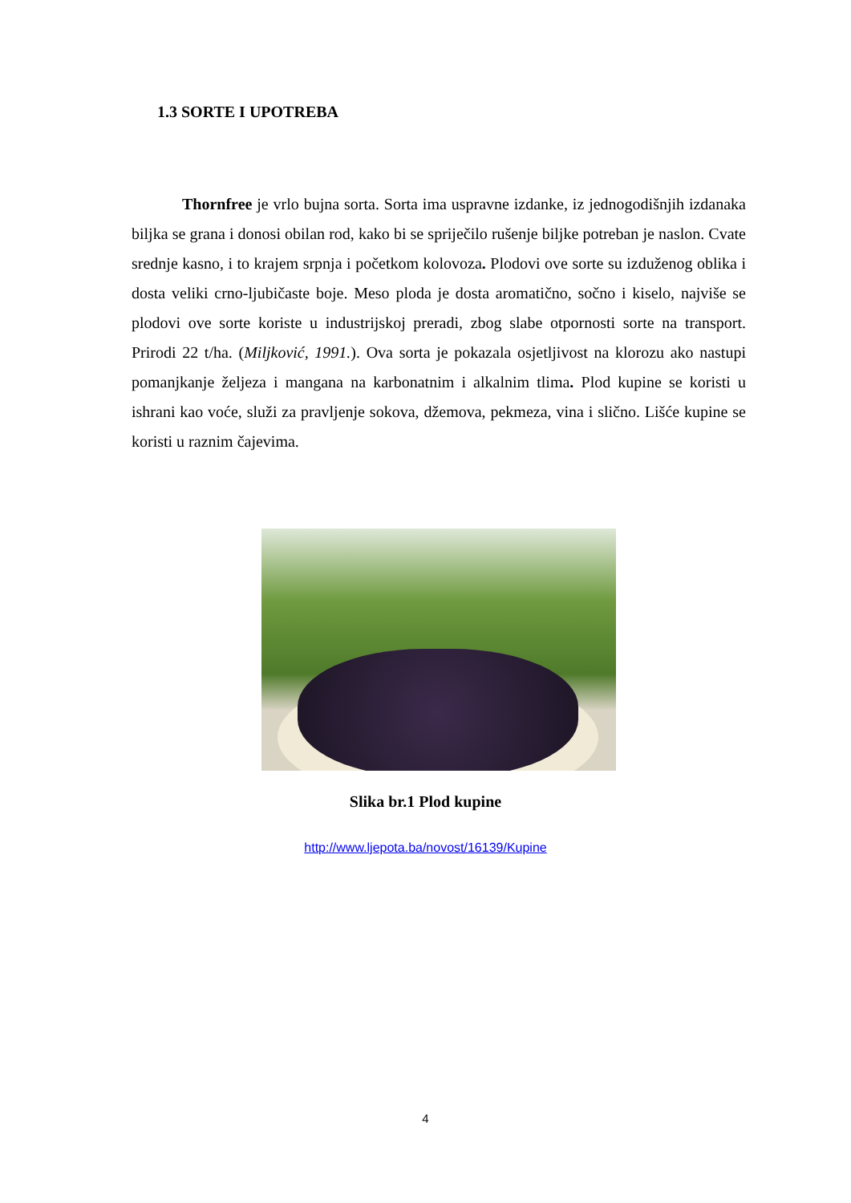1.3 SORTE I UPOTREBA
Thornfree je vrlo bujna sorta. Sorta ima uspravne izdanke, iz jednogodišnjih izdanaka biljka se grana i donosi obilan rod, kako bi se spriječilo rušenje biljke potreban je naslon. Cvate srednje kasno, i to krajem srpnja i početkom kolovoza. Plodovi ove sorte su izduženog oblika i dosta veliki crno-ljubičaste boje. Meso ploda je dosta aromatično, sočno i kiselo, najviše se plodovi ove sorte koriste u industrijskoj preradi, zbog slabe otpornosti sorte na transport. Prirodi 22 t/ha. (Miljković, 1991.). Ova sorta je pokazala osjetljivost na klorozu ako nastupi pomanjkanje željeza i mangana na karbonatnim i alkalnim tlima. Plod kupine se koristi u ishrani kao voće, služi za pravljenje sokova, džemova, pekmeza, vina i slično. Lišće kupine se koristi u raznim čajevima.
Slika br.1 Plod kupine
http://www.ljepota.ba/novost/16139/Kupine
4